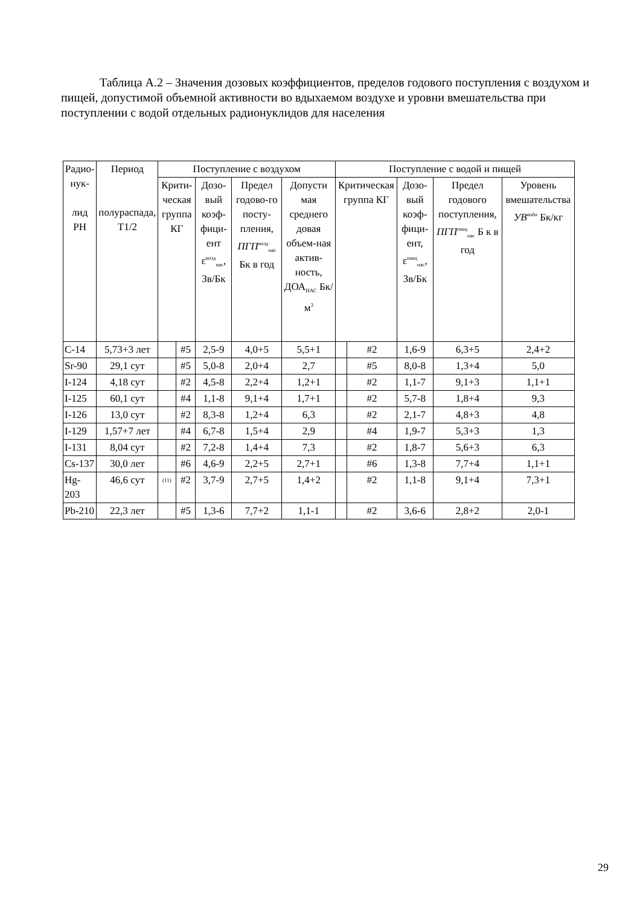Таблица А.2 – Значения дозовых коэффициентов, пределов годового поступления с воздухом и пищей, допустимой объемной активности во вдыхаемом воздухе и уровни вмешательства при поступлении с водой отдельных радионуклидов для населения
| Радио-нук- лид РН | Период полураспада, Т1/2 | Поступление с воздухом | | | | | Поступление с водой и пищей | | | | |
| --- | --- | --- | --- | --- | --- | --- | --- | --- | --- | --- | --- |
| | | Крити-ческая группа КГ | | Дозо-вый коэф-фици-ент ε<sup>возд</sup><sub>нас</sub>, Зв/Бк | Предел годово-го посту-пления, ПГП<sup>возд</sup><sub>нас</sub> Бк в год | Допусти мая среднего довая объем-ная актив-ность, ДОА<sub>НАС</sub> Бк/м<sup>3</sup> | Критическая группа КГ | | Дозо-вый коэф-фици-ент, ε<sup>пищ</sup><sub>нас</sub>, Зв/Бк | Предел годового поступления, ПГП<sup>пищ</sup><sub>нас</sub> Б к в год | Уровень вмешательства УВ<sup>вода</sup> Бк/кг |
| C-14 | 5,73+3 лет | | #5 | 2,5-9 | 4,0+5 | 5,5+1 | | #2 | 1,6-9 | 6,3+5 | 2,4+2 |
| Sr-90 | 29,1 сут | | #5 | 5,0-8 | 2,0+4 | 2,7 | | #5 | 8,0-8 | 1,3+4 | 5,0 |
| I-124 | 4,18 сут | | #2 | 4,5-8 | 2,2+4 | 1,2+1 | | #2 | 1,1-7 | 9,1+3 | 1,1+1 |
| I-125 | 60,1 сут | | #4 | 1,1-8 | 9,1+4 | 1,7+1 | | #2 | 5,7-8 | 1,8+4 | 9,3 |
| I-126 | 13,0 сут | | #2 | 8,3-8 | 1,2+4 | 6,3 | | #2 | 2,1-7 | 4,8+3 | 4,8 |
| I-129 | 1,57+7 лет | | #4 | 6,7-8 | 1,5+4 | 2,9 | | #4 | 1,9-7 | 5,3+3 | 1,3 |
| I-131 | 8,04 сут | | #2 | 7,2-8 | 1,4+4 | 7,3 | | #2 | 1,8-7 | 5,6+3 | 6,3 |
| Cs-137 | 30,0 лет | | #6 | 4,6-9 | 2,2+5 | 2,7+1 | | #6 | 1,3-8 | 7,7+4 | 1,1+1 |
| Hg-203 | 46,6 сут | <sup>(11)</sup> | #2 | 3,7-9 | 2,7+5 | 1,4+2 | | #2 | 1,1-8 | 9,1+4 | 7,3+1 |
| Pb-210 | 22,3 лет | | #5 | 1,3-6 | 7,7+2 | 1,1-1 | | #2 | 3,6-6 | 2,8+2 | 2,0-1 |
29